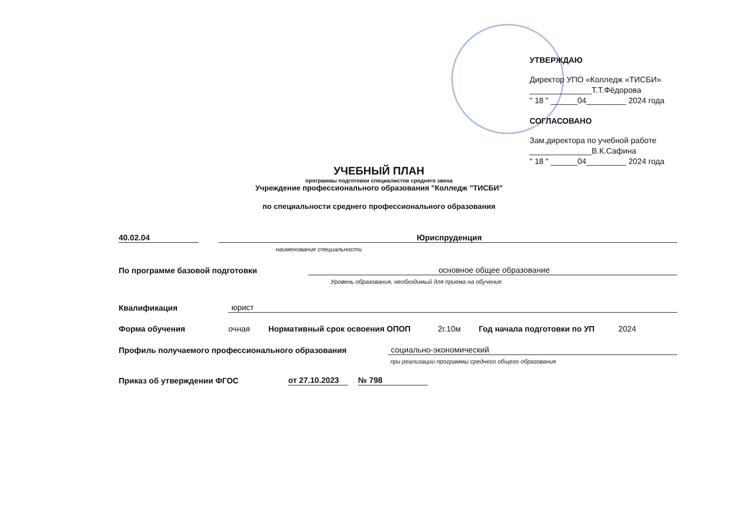УТВЕРЖДАЮ
Директор УПО «Колледж «ТИСБИ»
______________Т.Т.Фёдорова
" 18 " ______04_________ 2024 года
СОГЛАСОВАНО
Зам.директора по учебной работе
______________В.К.Сафина
" 18 " ______04_________ 2024 года
УЧЕБНЫЙ ПЛАН
программы подготовки специалистов среднего звена
Учреждение профессионального образования "Колледж "ТИСБИ"
по специальности среднего профессионального образования
40.02.04 Юриспруденция
наименование специальности
По программе базовой подготовки основное общее образование
Уровень образования, необходимый для приема на обучение
Квалификация юрист
Форма обучения очная Нормативный срок освоения ОПОП 2г.10м Год начала подготовки по УП 2024
Профиль получаемого профессионального образования социально-экономический
при реализации программы среднего общего образования
Приказ об утверждении ФГОС от 27.10.2023 № 798